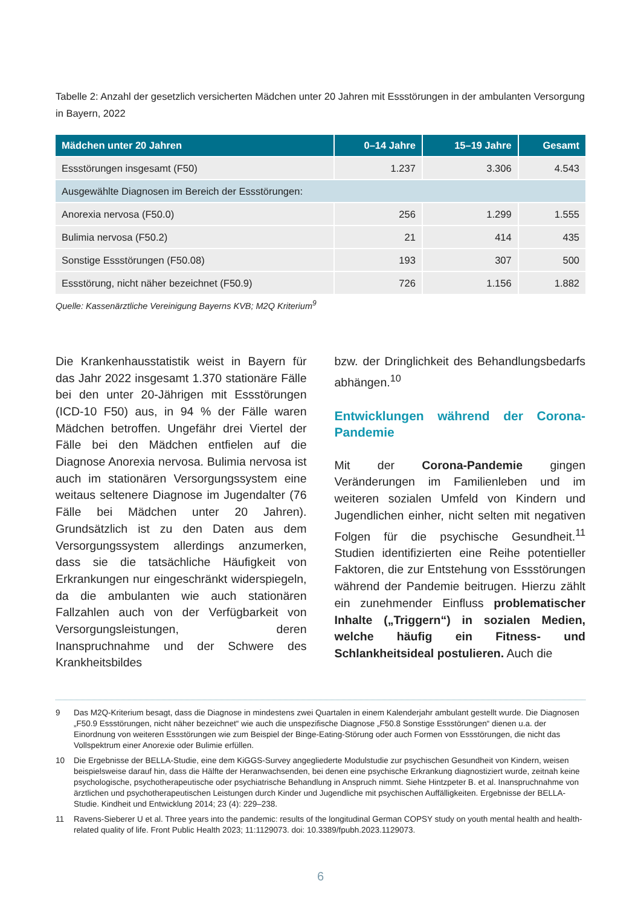Tabelle 2: Anzahl der gesetzlich versicherten Mädchen unter 20 Jahren mit Essstörungen in der ambulanten Versorgung in Bayern, 2022
| Mädchen unter 20 Jahren | 0–14 Jahre | 15–19 Jahre | Gesamt |
| --- | --- | --- | --- |
| Essstörungen insgesamt (F50) | 1.237 | 3.306 | 4.543 |
| Ausgewählte Diagnosen im Bereich der Essstörungen: | | | |
| Anorexia nervosa (F50.0) | 256 | 1.299 | 1.555 |
| Bulimia nervosa (F50.2) | 21 | 414 | 435 |
| Sonstige Essstörungen (F50.08) | 193 | 307 | 500 |
| Essstörung, nicht näher bezeichnet (F50.9) | 726 | 1.156 | 1.882 |
Quelle: Kassenärztliche Vereinigung Bayerns KVB; M2Q Kriterium<sup>9</sup>
Die Krankenhausstatistik weist in Bayern für das Jahr 2022 insgesamt 1.370 stationäre Fälle bei den unter 20-Jährigen mit Essstörungen (ICD-10 F50) aus, in 94 % der Fälle waren Mädchen betroffen. Ungefähr drei Viertel der Fälle bei den Mädchen entfielen auf die Diagnose Anorexia nervosa. Bulimia nervosa ist auch im stationären Versorgungssystem eine weitaus seltenere Diagnose im Jugendalter (76 Fälle bei Mädchen unter 20 Jahren). Grundsätzlich ist zu den Daten aus dem Versorgungssystem allerdings anzumerken, dass sie die tatsächliche Häufigkeit von Erkrankungen nur eingeschränkt widerspiegeln, da die ambulanten wie auch stationären Fallzahlen auch von der Verfügbarkeit von Versorgungsleistungen, deren Inanspruchnahme und der Schwere des Krankheitsbildes
bzw. der Dringlichkeit des Behandlungsbedarfs abhängen.<sup>10</sup>
Entwicklungen während der Corona-Pandemie
Mit der Corona-Pandemie gingen Veränderungen im Familienleben und im weiteren sozialen Umfeld von Kindern und Jugendlichen einher, nicht selten mit negativen Folgen für die psychische Gesundheit.<sup>11</sup> Studien identifizierten eine Reihe potentieller Faktoren, die zur Entstehung von Essstörungen während der Pandemie beitrugen. Hierzu zählt ein zunehmender Einfluss problematischer Inhalte („Triggern“) in sozialen Medien, welche häufig ein Fitness- und Schlankheitsideal postulieren. Auch die
9 Das M2Q-Kriterium besagt, dass die Diagnose in mindestens zwei Quartalen in einem Kalenderjahr ambulant gestellt wurde. Die Diagnosen „F50.9 Essstörungen, nicht näher bezeichnet“ wie auch die unspezifische Diagnose „F50.8 Sonstige Essstörungen“ dienen u.a. der Einordnung von weiteren Essstörungen wie zum Beispiel der Binge-Eating-Störung oder auch Formen von Essstörungen, die nicht das Vollspektrum einer Anorexie oder Bulimie erfüllen.
10 Die Ergebnisse der BELLA-Studie, eine dem KiGGS-Survey angegliederte Modulstudie zur psychischen Gesundheit von Kindern, weisen beispielsweise darauf hin, dass die Hälfte der Heranwachsenden, bei denen eine psychische Erkrankung diagnostiziert wurde, zeitnah keine psychologische, psychotherapeutische oder psychiatrische Behandlung in Anspruch nimmt. Siehe Hintzpeter B. et al. Inanspruchnahme von ärztlichen und psychotherapeutischen Leistungen durch Kinder und Jugendliche mit psychischen Auffälligkeiten. Ergebnisse der BELLA-Studie. Kindheit und Entwicklung 2014; 23 (4): 229–238.
11 Ravens-Sieberer U et al. Three years into the pandemic: results of the longitudinal German COPSY study on youth mental health and health-related quality of life. Front Public Health 2023; 11:1129073. doi: 10.3389/fpubh.2023.1129073.
6